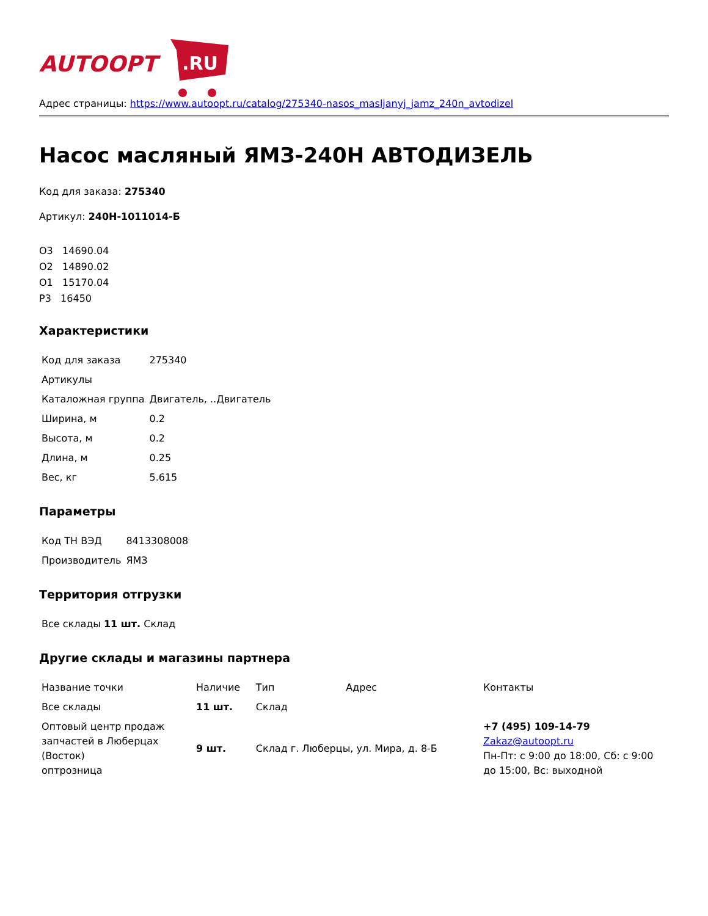AUTOOPT
.RU
Адрес страницы: https://www.autoopt.ru/catalog/275340-nasos_masljanyj_jamz_240n_avtodizel
Насос масляный ЯМЗ-240Н АВТОДИЗЕЛЬ
Код для заказа: 275340
Артикул: 240Н-1011014-Б
О3 14690.04
О2 14890.02
О1 15170.04
Р3 16450
Характеристики
| Код для заказа | 275340 |
| Артикулы | |
| Каталожная группа | Двигатель, ..Двигатель |
| Ширина, м | 0.2 |
| Высота, м | 0.2 |
| Длина, м | 0.25 |
| Вес, кг | 5.615 |
Параметры
| Код ТН ВЭД | 8413308008 |
| Производитель | ЯМЗ |
Территория отгрузки
| Все склады 11 шт. Склад |
Другие склады и магазины партнера
| Название точки | Наличие | Тип | Адрес | Контакты |
| Все склады | 11 шт. | Склад | | |
| Оптовый центр продаж запчастей в Люберцах (Восток) оптрозница | 9 шт. | Склад г. Люберцы, ул. Мира, д. 8-Б | | +7 (495) 109-14-79 Zakaz@autoopt.ru Пн-Пт: с 9:00 до 18:00, Сб: с 9:00 до 15:00, Вс: выходной |